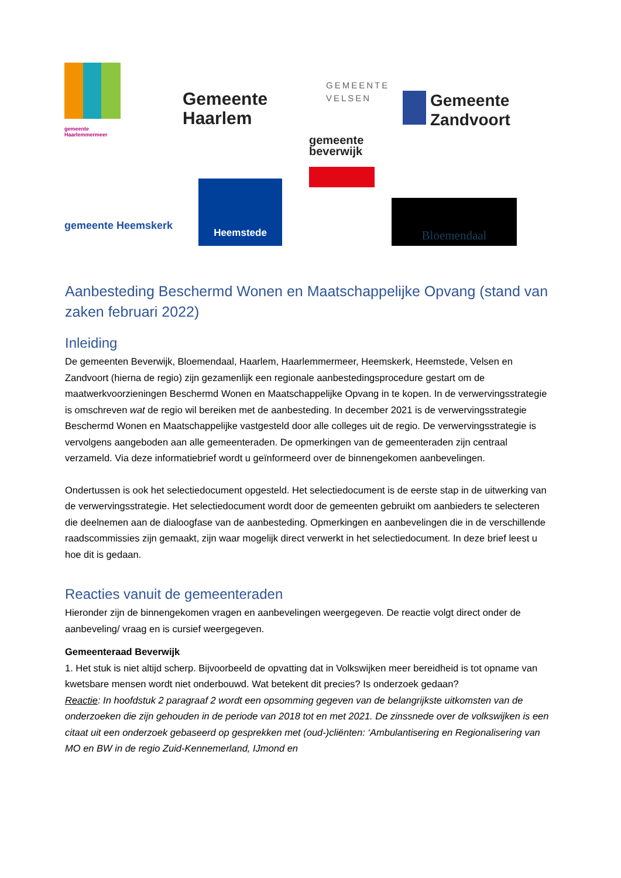gemeente
Haarlemmermeer
Gemeente
Haarlem
GEMEENTE
VELSEN
Gemeente
Zandvoort
gemeente
beverwijk
gemeente Heemskerk
Heemstede
Bloemendaal
Aanbesteding Beschermd Wonen en Maatschappelijke Opvang (stand van zaken februari 2022)
Inleiding
De gemeenten Beverwijk, Bloemendaal, Haarlem, Haarlemmermeer, Heemskerk, Heemstede, Velsen en Zandvoort (hierna de regio) zijn gezamenlijk een regionale aanbestedingsprocedure gestart om de maatwerkvoorzieningen Beschermd Wonen en Maatschappelijke Opvang in te kopen. In de verwervingsstrategie is omschreven wat de regio wil bereiken met de aanbesteding. In december 2021 is de verwervingsstrategie Beschermd Wonen en Maatschappelijke vastgesteld door alle colleges uit de regio. De verwervingsstrategie is vervolgens aangeboden aan alle gemeenteraden. De opmerkingen van de gemeenteraden zijn centraal verzameld. Via deze informatiebrief wordt u geïnformeerd over de binnengekomen aanbevelingen.
Ondertussen is ook het selectiedocument opgesteld. Het selectiedocument is de eerste stap in de uitwerking van de verwervingsstrategie. Het selectiedocument wordt door de gemeenten gebruikt om aanbieders te selecteren die deelnemen aan de dialoogfase van de aanbesteding. Opmerkingen en aanbevelingen die in de verschillende raadscommissies zijn gemaakt, zijn waar mogelijk direct verwerkt in het selectiedocument. In deze brief leest u hoe dit is gedaan.
Reacties vanuit de gemeenteraden
Hieronder zijn de binnengekomen vragen en aanbevelingen weergegeven. De reactie volgt direct onder de aanbeveling/ vraag en is cursief weergegeven.
Gemeenteraad Beverwijk
1. Het stuk is niet altijd scherp. Bijvoorbeeld de opvatting dat in Volkswijken meer bereidheid is tot opname van kwetsbare mensen wordt niet onderbouwd. Wat betekent dit precies? Is onderzoek gedaan?
Reactie: In hoofdstuk 2 paragraaf 2 wordt een opsomming gegeven van de belangrijkste uitkomsten van de onderzoeken die zijn gehouden in de periode van 2018 tot en met 2021. De zinssnede over de volkswijken is een citaat uit een onderzoek gebaseerd op gesprekken met (oud-)cliënten: ‘Ambulantisering en Regionalisering van MO en BW in de regio Zuid-Kennemerland, IJmond en